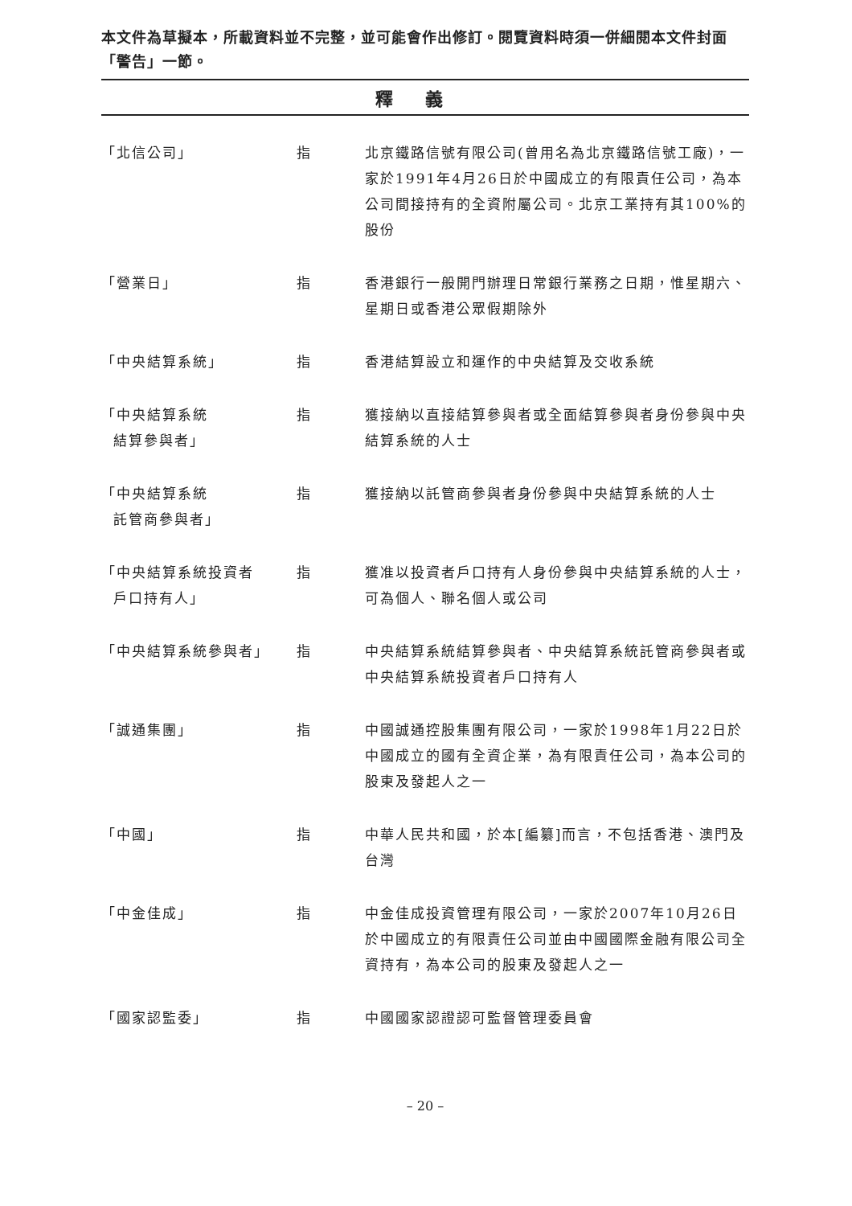本文件為草擬本，所載資料並不完整，並可能會作出修訂。閱覽資料時須一併細閱本文件封面「警告」一節。
釋義
| 「北信公司」 | 指 | 北京鐵路信號有限公司(曾用名為北京鐵路信號工廠)，一家於1991年4月26日於中國成立的有限責任公司，為本公司間接持有的全資附屬公司。北京工業持有其100%的股份 |
| 「營業日」 | 指 | 香港銀行一般開門辦理日常銀行業務之日期，惟星期六、星期日或香港公眾假期除外 |
| 「中央結算系統」 | 指 | 香港結算設立和運作的中央結算及交收系統 |
| 「中央結算系統 結算參與者」 | 指 | 獲接納以直接結算參與者或全面結算參與者身份參與中央結算系統的人士 |
| 「中央結算系統 託管商參與者」 | 指 | 獲接納以託管商參與者身份參與中央結算系統的人士 |
| 「中央結算系統投資者 戶口持有人」 | 指 | 獲准以投資者戶口持有人身份參與中央結算系統的人士，可為個人、聯名個人或公司 |
| 「中央結算系統參與者」 | 指 | 中央結算系統結算參與者、中央結算系統託管商參與者或中央結算系統投資者戶口持有人 |
| 「誠通集團」 | 指 | 中國誠通控股集團有限公司，一家於1998年1月22日於中國成立的國有全資企業，為有限責任公司，為本公司的股東及發起人之一 |
| 「中國」 | 指 | 中華人民共和國，於本[編纂]而言，不包括香港、澳門及台灣 |
| 「中金佳成」 | 指 | 中金佳成投資管理有限公司，一家於2007年10月26日於中國成立的有限責任公司並由中國國際金融有限公司全資持有，為本公司的股東及發起人之一 |
| 「國家認監委」 | 指 | 中國國家認證認可監督管理委員會 |
– 20 –